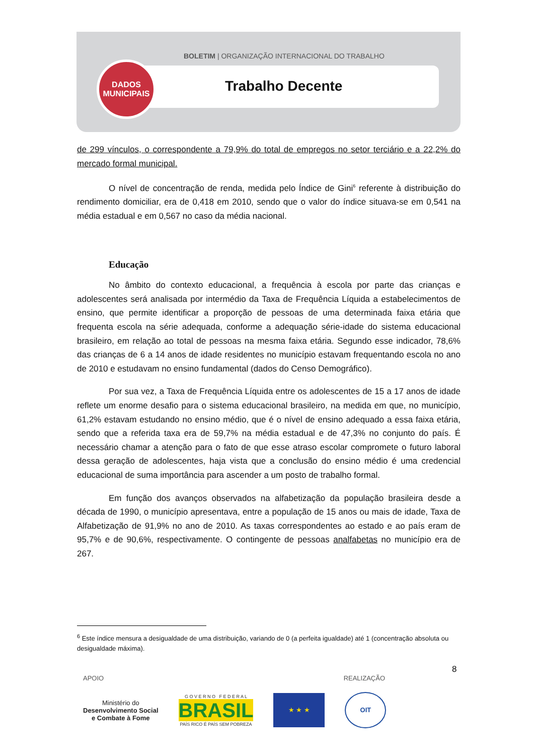BOLETIM | ORGANIZAÇÃO INTERNACIONAL DO TRABALHO
Trabalho Decente
DADOS
MUNICIPAIS
de 299 vínculos, o correspondente a 79,9% do total de empregos no setor terciário e a 22,2% do mercado formal municipal.
O nível de concentração de renda, medida pelo Índice de Gini<sup>6</sup> referente à distribuição do rendimento domiciliar, era de 0,418 em 2010, sendo que o valor do índice situava-se em 0,541 na média estadual e em 0,567 no caso da média nacional.
Educação
No âmbito do contexto educacional, a frequência à escola por parte das crianças e adolescentes será analisada por intermédio da Taxa de Frequência Líquida a estabelecimentos de ensino, que permite identificar a proporção de pessoas de uma determinada faixa etária que frequenta escola na série adequada, conforme a adequação série-idade do sistema educacional brasileiro, em relação ao total de pessoas na mesma faixa etária. Segundo esse indicador, 78,6% das crianças de 6 a 14 anos de idade residentes no município estavam frequentando escola no ano de 2010 e estudavam no ensino fundamental (dados do Censo Demográfico).
Por sua vez, a Taxa de Frequência Líquida entre os adolescentes de 15 a 17 anos de idade reflete um enorme desafio para o sistema educacional brasileiro, na medida em que, no município, 61,2% estavam estudando no ensino médio, que é o nível de ensino adequado a essa faixa etária, sendo que a referida taxa era de 59,7% na média estadual e de 47,3% no conjunto do país. É necessário chamar a atenção para o fato de que esse atraso escolar compromete o futuro laboral dessa geração de adolescentes, haja vista que a conclusão do ensino médio é uma credencial educacional de suma importância para ascender a um posto de trabalho formal.
Em função dos avanços observados na alfabetização da população brasileira desde a década de 1990, o município apresentava, entre a população de 15 anos ou mais de idade, Taxa de Alfabetização de 91,9% no ano de 2010. As taxas correspondentes ao estado e ao país eram de 95,7% e de 90,6%, respectivamente. O contingente de pessoas analfabetas no município era de 267.
<sup>6</sup> Este índice mensura a desigualdade de uma distribuição, variando de 0 (a perfeita igualdade) até 1 (concentração absoluta ou desigualdade máxima).
8
APOIO REALIZAÇÃO
Ministério do
Desenvolvimento Social
e Combate à Fome
G O V E R N O F E D E R A L
BRASIL
PAÍS RICO É PAÍS SEM POBREZA
★ ★ ★ OIT